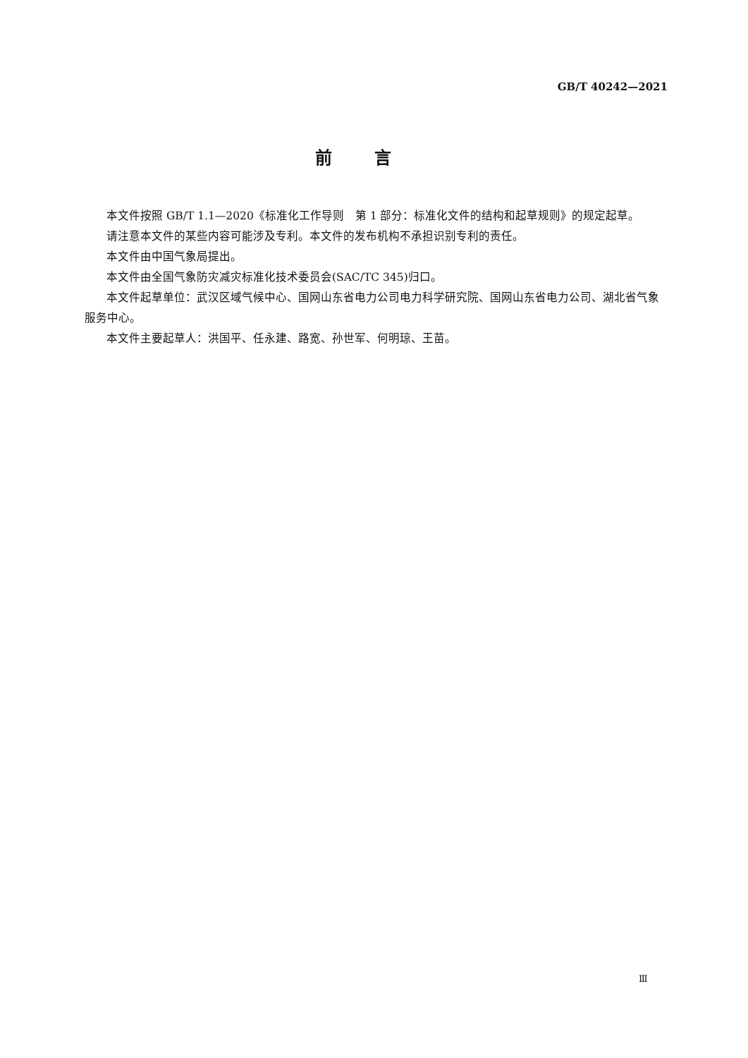GB/T 40242—2021
前言
本文件按照 GB/T 1.1—2020《标准化工作导则　第 1 部分：标准化文件的结构和起草规则》的规定起草。
请注意本文件的某些内容可能涉及专利。本文件的发布机构不承担识别专利的责任。
本文件由中国气象局提出。
本文件由全国气象防灾减灾标准化技术委员会(SAC/TC 345)归口。
本文件起草单位：武汉区域气候中心、国网山东省电力公司电力科学研究院、国网山东省电力公司、湖北省气象服务中心。
本文件主要起草人：洪国平、任永建、路宽、孙世军、何明琼、王苗。
Ⅲ